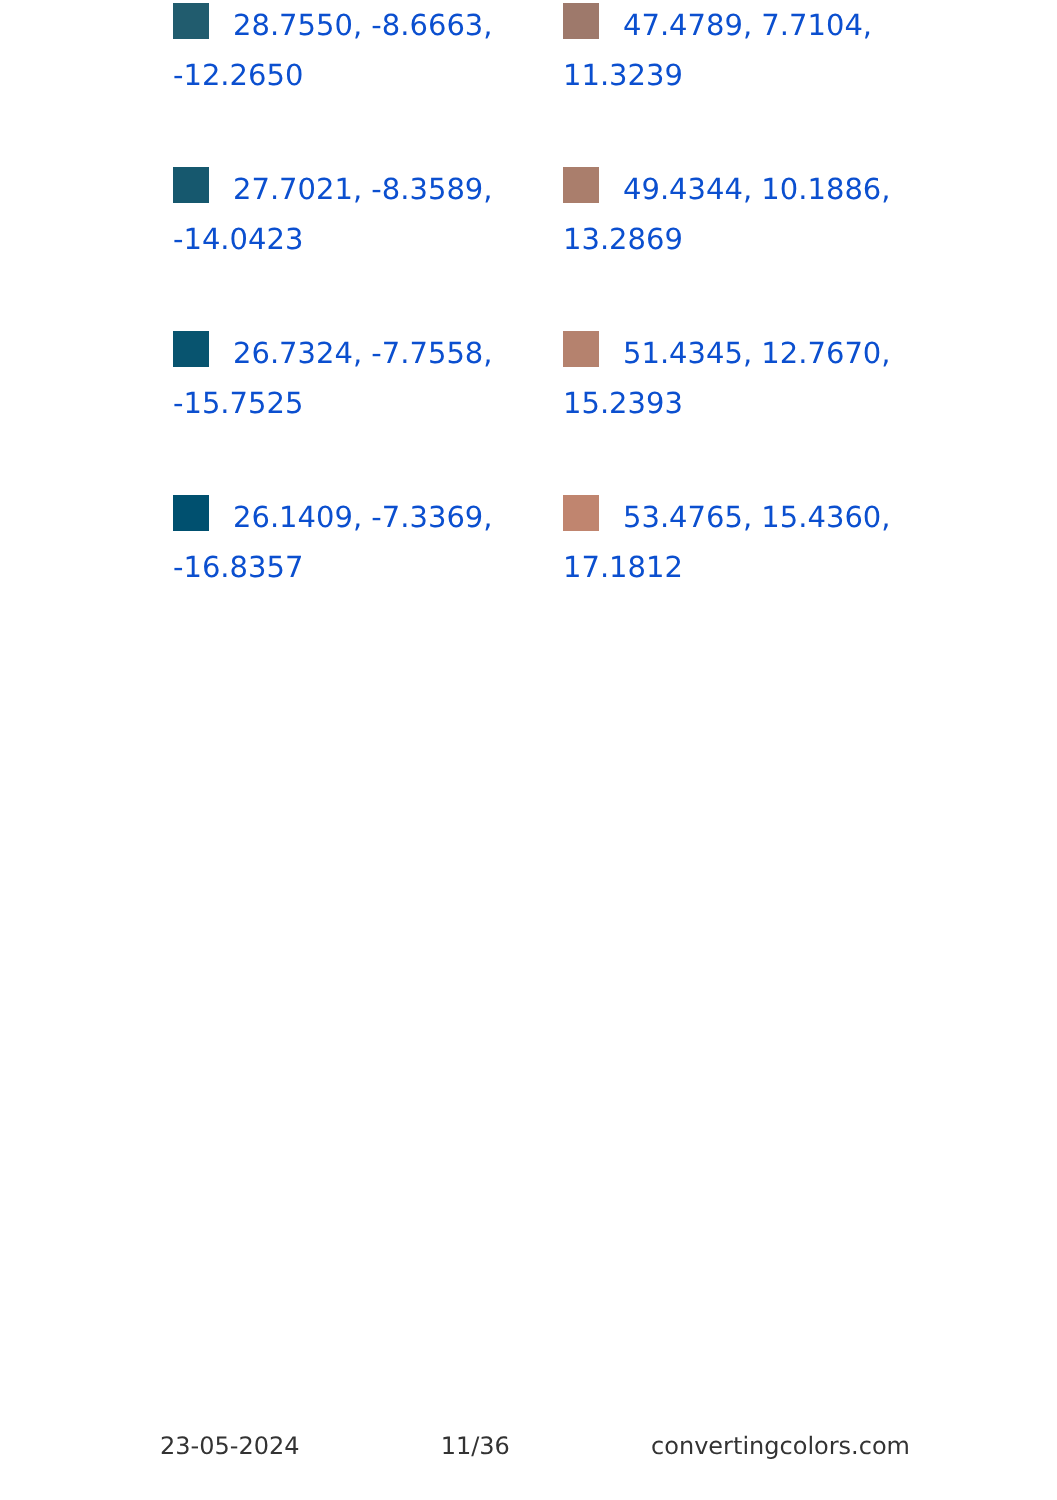28.7550, -8.6663, -12.2650
47.4789, 7.7104, 11.3239
27.7021, -8.3589, -14.0423
49.4344, 10.1886, 13.2869
26.7324, -7.7558, -15.7525
51.4345, 12.7670, 15.2393
26.1409, -7.3369, -16.8357
53.4765, 15.4360, 17.1812
23-05-2024 11/36 convertingcolors.com